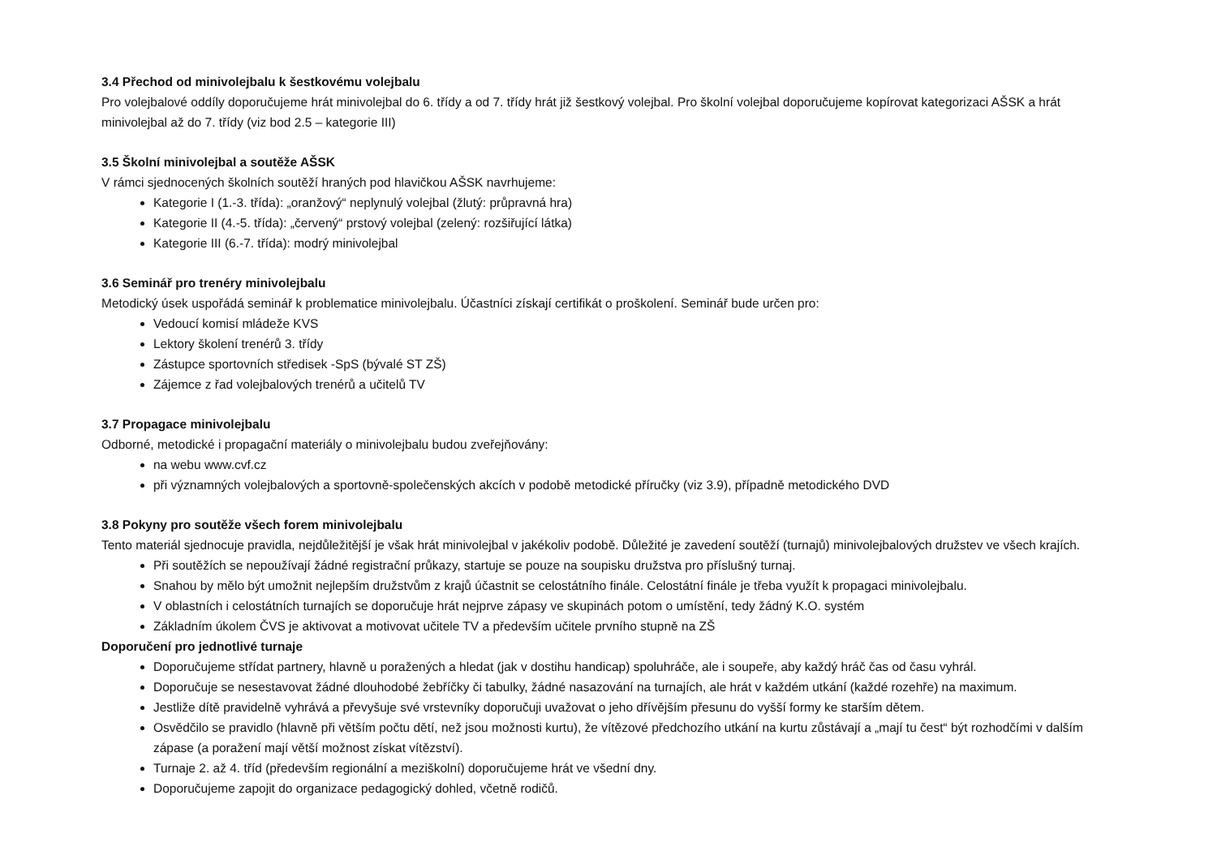3.4 Přechod od minivolejbalu k šestkovému volejbalu
Pro volejbalové oddíly doporučujeme hrát minivolejbal do 6. třídy a od 7. třídy hrát již šestkový volejbal. Pro školní volejbal doporučujeme kopírovat kategorizaci AŠSK a hrát minivolejbal až do 7. třídy (viz bod 2.5 – kategorie III)
3.5 Školní minivolejbal a soutěže AŠSK
V rámci sjednocených školních soutěží hraných pod hlavičkou AŠSK navrhujeme:
Kategorie I (1.-3. třída): „oranžový“ neplynulý volejbal (žlutý: průpravná hra)
Kategorie II (4.-5. třída): „červený“ prstový volejbal (zelený: rozšiřující látka)
Kategorie III (6.-7. třída): modrý minivolejbal
3.6 Seminář pro trenéry minivolejbalu
Metodický úsek uspořádá seminář k problematice minivolejbalu. Účastníci získají certifikát o proškolení. Seminář bude určen pro:
Vedoucí komisí mládeže KVS
Lektory školení trenérů 3. třídy
Zástupce sportovních středisek -SpS (bývalé ST ZŠ)
Zájemce z řad volejbalových trenérů a učitelů TV
3.7 Propagace minivolejbalu
Odborné, metodické i propagační materiály o minivolejbalu budou zveřejňovány:
na webu www.cvf.cz
při významných volejbalových a sportovně-společenských akcích v podobě metodické příručky (viz 3.9), případně metodického DVD
3.8 Pokyny pro soutěže všech forem minivolejbalu
Tento materiál sjednocuje pravidla, nejdůležitější je však hrát minivolejbal v jakékoliv podobě. Důležité je zavedení soutěží (turnajů) minivolejbalových družstev ve všech krajích.
Při soutěžích se nepoužívají žádné registrační průkazy, startuje se pouze na soupisku družstva pro příslušný turnaj.
Snahou by mělo být umožnit nejlepším družstvům z krajů účastnit se celostátního finále. Celostátní finále je třeba využít k propagaci minivolejbalu.
V oblastních i celostátních turnajích se doporučuje hrát nejprve zápasy ve skupinách potom o umístění, tedy žádný K.O. systém
Základním úkolem ČVS je aktivovat a motivovat učitele TV a především učitele prvního stupně na ZŠ
Doporučení pro jednotlivé turnaje
Doporučujeme střídat partnery, hlavně u poražených a hledat (jak v dostihu handicap) spoluhráče, ale i soupeře, aby každý hráč čas od času vyhrál.
Doporučuje se nesestavovat žádné dlouhodobé žebříčky či tabulky, žádné nasazování na turnajích, ale hrát v každém utkání (každé rozehře) na maximum.
Jestliže dítě pravidelně vyhrává a převyšuje své vrstevníky doporučuji uvažovat o jeho dřívějším přesunu do vyšší formy ke starším dětem.
Osvědčilo se pravidlo (hlavně při větším počtu dětí, než jsou možnosti kurtu), že vítězové předchozího utkání na kurtu zůstávají a „mají tu čest“ být rozhodčími v dalším zápase (a poražení mají větší možnost získat vítězství).
Turnaje 2. až 4. tříd (především regionální a meziškolní) doporučujeme hrát ve všední dny.
Doporučujeme zapojit do organizace pedagogický dohled, včetně rodičů.